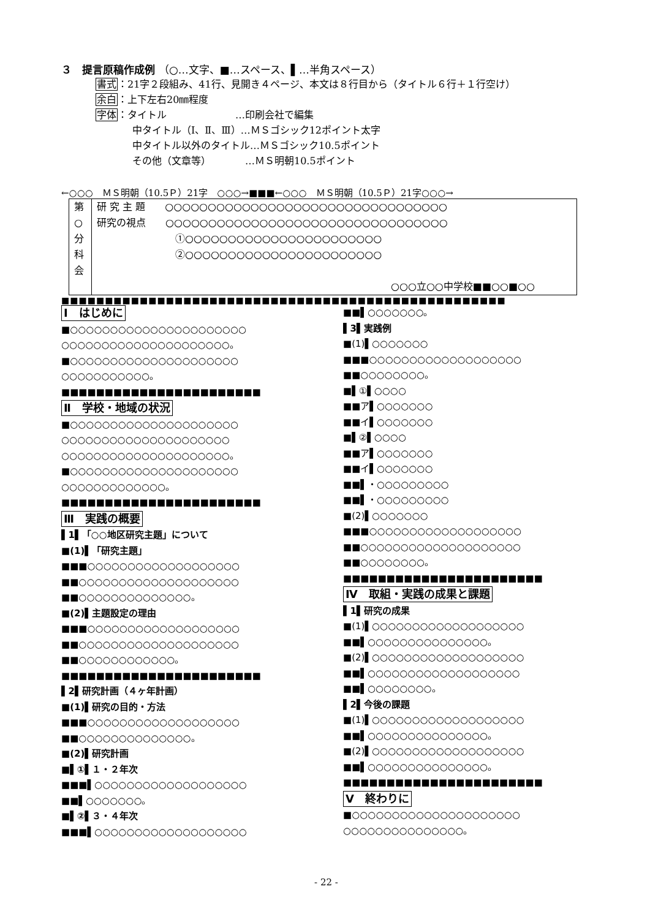３　提言原稿作成例 （○…文字、■…スペース、▌…半角スペース）
書式：21字２段組み、41行、見開き４ページ、本文は８行目から（タイトル６行＋１行空け）
余白：上下左右20㎜程度
字体：タイトル　　　　　　　…印刷会社で編集
中タイトル（Ⅰ、Ⅱ、Ⅲ）…ＭＳゴシック12ポイント太字
中タイトル以外のタイトル…ＭＳゴシック10.5ポイント
その他（文章等）　　　　…ＭＳ明朝10.5ポイント
←○○○　ＭＳ明朝（10.5Ｐ）21字　○○○→■■■←○○○　ＭＳ明朝（10.5Ｐ）21字○○○→
| 第 ○ 分 科 会 | 研 究 主 題 ○○○○○○○○○○○○○○○○○○○○○○○○○○○○○○○○○ 研究の視点 ○○○○○○○○○○○○○○○○○○○○○○○○○○○○○○○○○ ①○○○○○○○○○○○○○○○○○○○○○○○ ②○○○○○○○○○○○○○○○○○○○○○○○ ○○○立○○中学校■■○○■○○ |
■■■■■■■■■■■■■■■■■■■■■■■■■■■■■■■■■■■■■■■■■■■■■■■■■■■
Ⅰ　はじめに
■○○○○○○○○○○○○○○○○○○○○○○
○○○○○○○○○○○○○○○○○○○○○。
■○○○○○○○○○○○○○○○○○○○○○
○○○○○○○○○○○。
■■■■■■■■■■■■■■■■■■■■■■■
Ⅱ　学校・地域の状況
■○○○○○○○○○○○○○○○○○○○○○
○○○○○○○○○○○○○○○○○○○○○
○○○○○○○○○○○○○○○○○○○○○。
■○○○○○○○○○○○○○○○○○○○○○
○○○○○○○○○○○○○。
■■■■■■■■■■■■■■■■■■■■■■■
Ⅲ　実践の概要
▌1▌「○○地区研究主題」について
■(1)▌「研究主題」
■■■○○○○○○○○○○○○○○○○○○○
■■○○○○○○○○○○○○○○○○○○○○
■■○○○○○○○○○○○○○○。
■(2)▌主題設定の理由
■■■○○○○○○○○○○○○○○○○○○○
■■○○○○○○○○○○○○○○○○○○○○
■■○○○○○○○○○○○○。
■■■■■■■■■■■■■■■■■■■■■■■
▌2▌研究計画（４ヶ年計画）
■(1)▌研究の目的・方法
■■■○○○○○○○○○○○○○○○○○○○
■■○○○○○○○○○○○○○○。
■(2)▌研究計画
■▌①▌１・２年次
■■■▌○○○○○○○○○○○○○○○○○○○
■■▌○○○○○○○。
■▌②▌３・４年次
■■■▌○○○○○○○○○○○○○○○○○○○
■■▌○○○○○○○。
▌3▌実践例
■(1)▌○○○○○○○
■■■○○○○○○○○○○○○○○○○○○○
■■○○○○○○○○。
■▌①▌○○○○
■■ア▌○○○○○○○
■■イ▌○○○○○○○
■▌②▌○○○○
■■ア▌○○○○○○○
■■イ▌○○○○○○○
■■▌・○○○○○○○○○
■■▌・○○○○○○○○○
■(2)▌○○○○○○○
■■■○○○○○○○○○○○○○○○○○○○
■■○○○○○○○○○○○○○○○○○○○○
■■○○○○○○○○。
■■■■■■■■■■■■■■■■■■■■■■■
Ⅳ　取組・実践の成果と課題
▌1▌研究の成果
■(1)▌○○○○○○○○○○○○○○○○○○○
■■▌○○○○○○○○○○○○○○○。
■(2)▌○○○○○○○○○○○○○○○○○○○
■■▌○○○○○○○○○○○○○○○○○○○
■■▌○○○○○○○○。
▌2▌今後の課題
■(1)▌○○○○○○○○○○○○○○○○○○○
■■▌○○○○○○○○○○○○○○○。
■(2)▌○○○○○○○○○○○○○○○○○○○
■■▌○○○○○○○○○○○○○○○。
■■■■■■■■■■■■■■■■■■■■■■■
Ⅴ　終わりに
■○○○○○○○○○○○○○○○○○○○○○
○○○○○○○○○○○○○○○。
- 22 -